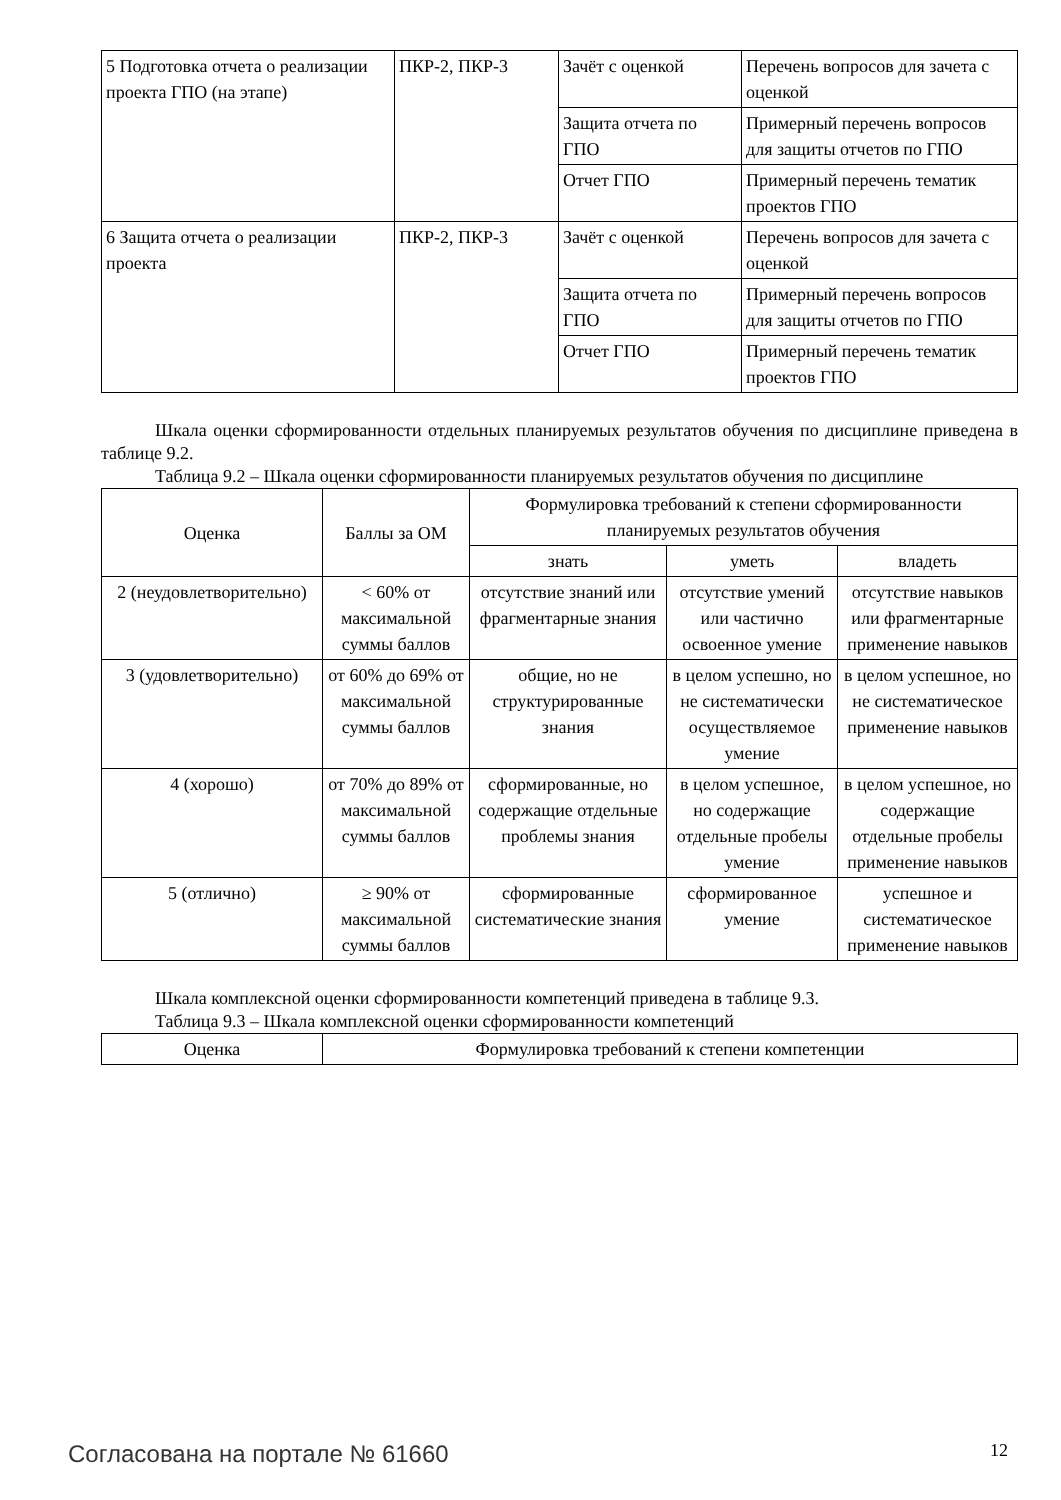| 5 Подготовка отчета о реализации проекта ГПО (на этапе) | ПКР-2, ПКР-3 | Зачёт с оценкой | Перечень вопросов для зачета с оценкой |
| | | Защита отчета по ГПО | Примерный перечень вопросов для защиты отчетов по ГПО |
| | | Отчет ГПО | Примерный перечень тематик проектов ГПО |
| 6 Защита отчета о реализации проекта | ПКР-2, ПКР-3 | Зачёт с оценкой | Перечень вопросов для зачета с оценкой |
| | | Защита отчета по ГПО | Примерный перечень вопросов для защиты отчетов по ГПО |
| | | Отчет ГПО | Примерный перечень тематик проектов ГПО |
Шкала оценки сформированности отдельных планируемых результатов обучения по дисциплине приведена в таблице 9.2.
Таблица 9.2 – Шкала оценки сформированности планируемых результатов обучения по дисциплине
| Оценка | Баллы за ОМ | Формулировка требований к степени сформированности планируемых результатов обучения | | |
| --- | --- | --- | --- | --- |
| | | знать | уметь | владеть |
| 2 (неудовлетворительно) | < 60% от максимальной суммы баллов | отсутствие знаний или фрагментарные знания | отсутствие умений или частично освоенное умение | отсутствие навыков или фрагментарные применение навыков |
| 3 (удовлетворительно) | от 60% до 69% от максимальной суммы баллов | общие, но не структурированные знания | в целом успешно, но не систематически осуществляемое умение | в целом успешное, но не систематическое применение навыков |
| 4 (хорошо) | от 70% до 89% от максимальной суммы баллов | сформированные, но содержащие отдельные проблемы знания | в целом успешное, но содержащие отдельные пробелы умение | в целом успешное, но содержащие отдельные пробелы применение навыков |
| 5 (отлично) | ≥ 90% от максимальной суммы баллов | сформированные систематические знания | сформированное умение | успешное и систематическое применение навыков |
Шкала комплексной оценки сформированности компетенций приведена в таблице 9.3.
Таблица 9.3 – Шкала комплексной оценки сформированности компетенций
| Оценка | Формулировка требований к степени компетенции |
| --- | --- |
Согласована на портале № 61660 12